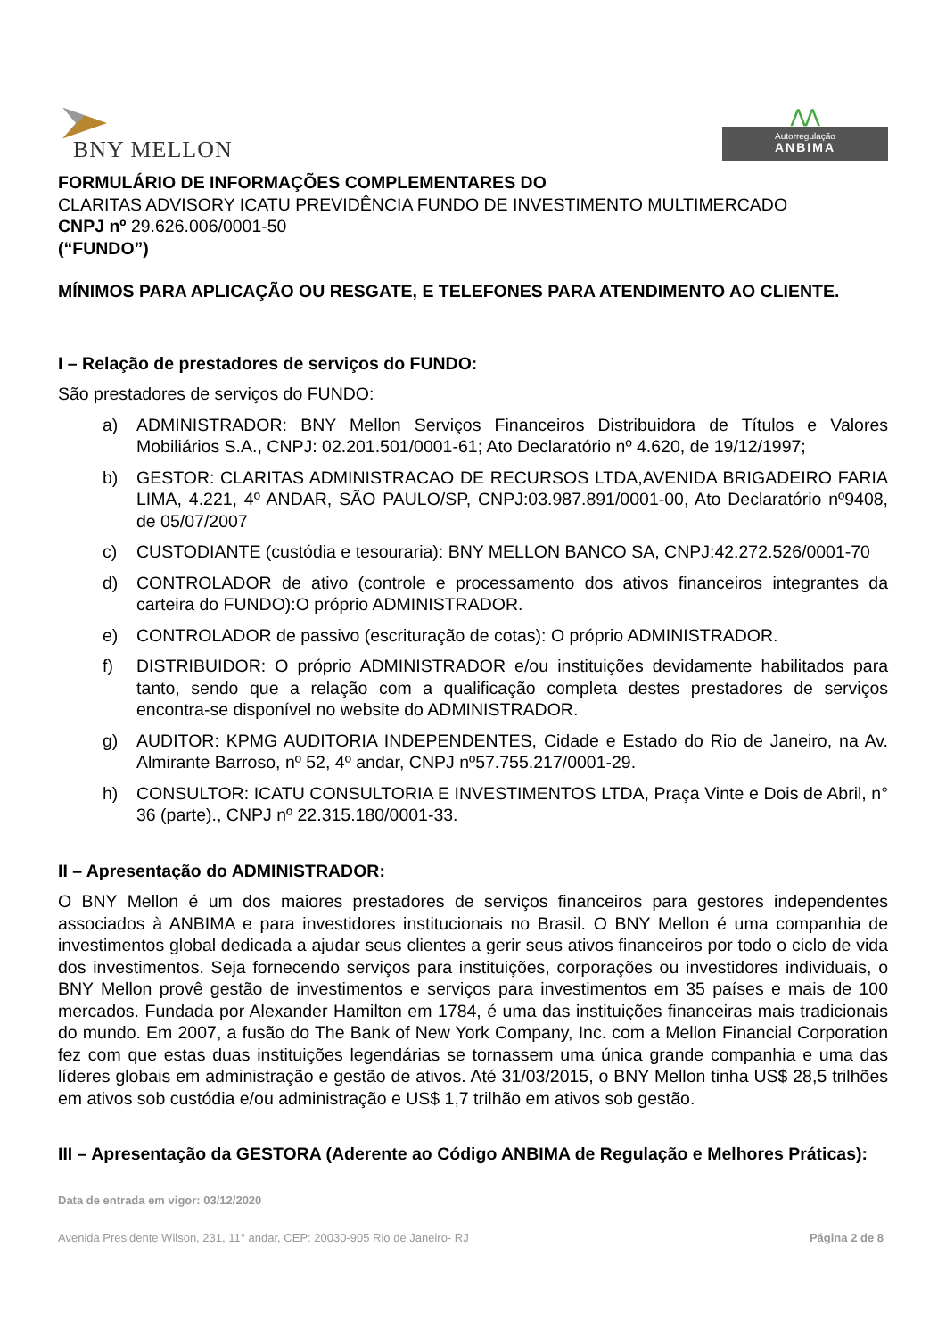BNY MELLON
⋀⋀
Autorregulação
ANBIMA
FORMULÁRIO DE INFORMAÇÕES COMPLEMENTARES DO
CLARITAS ADVISORY ICATU PREVIDÊNCIA FUNDO DE INVESTIMENTO MULTIMERCADO
CNPJ nº 29.626.006/0001-50
(“FUNDO”)
MÍNIMOS PARA APLICAÇÃO OU RESGATE, E TELEFONES PARA ATENDIMENTO AO CLIENTE.
I – Relação de prestadores de serviços do FUNDO:
São prestadores de serviços do FUNDO:
a) ADMINISTRADOR: BNY Mellon Serviços Financeiros Distribuidora de Títulos e Valores Mobiliários S.A., CNPJ: 02.201.501/0001-61; Ato Declaratório nº 4.620, de 19/12/1997;
b) GESTOR: CLARITAS ADMINISTRACAO DE RECURSOS LTDA,AVENIDA BRIGADEIRO FARIA LIMA, 4.221, 4º ANDAR, SÃO PAULO/SP, CNPJ:03.987.891/0001-00, Ato Declaratório nº9408, de 05/07/2007
c) CUSTODIANTE (custódia e tesouraria): BNY MELLON BANCO SA, CNPJ:42.272.526/0001-70
d) CONTROLADOR de ativo (controle e processamento dos ativos financeiros integrantes da carteira do FUNDO):O próprio ADMINISTRADOR.
e) CONTROLADOR de passivo (escrituração de cotas): O próprio ADMINISTRADOR.
f) DISTRIBUIDOR: O próprio ADMINISTRADOR e/ou instituições devidamente habilitados para tanto, sendo que a relação com a qualificação completa destes prestadores de serviços encontra-se disponível no website do ADMINISTRADOR.
g) AUDITOR: KPMG AUDITORIA INDEPENDENTES, Cidade e Estado do Rio de Janeiro, na Av. Almirante Barroso, nº 52, 4º andar, CNPJ nº57.755.217/0001-29.
h) CONSULTOR: ICATU CONSULTORIA E INVESTIMENTOS LTDA, Praça Vinte e Dois de Abril, n° 36 (parte)., CNPJ nº 22.315.180/0001-33.
II – Apresentação do ADMINISTRADOR:
O BNY Mellon é um dos maiores prestadores de serviços financeiros para gestores independentes associados à ANBIMA e para investidores institucionais no Brasil. O BNY Mellon é uma companhia de investimentos global dedicada a ajudar seus clientes a gerir seus ativos financeiros por todo o ciclo de vida dos investimentos. Seja fornecendo serviços para instituições, corporações ou investidores individuais, o BNY Mellon provê gestão de investimentos e serviços para investimentos em 35 países e mais de 100 mercados. Fundada por Alexander Hamilton em 1784, é uma das instituições financeiras mais tradicionais do mundo. Em 2007, a fusão do The Bank of New York Company, Inc. com a Mellon Financial Corporation fez com que estas duas instituições legendárias se tornassem uma única grande companhia e uma das líderes globais em administração e gestão de ativos. Até 31/03/2015, o BNY Mellon tinha US$ 28,5 trilhões em ativos sob custódia e/ou administração e US$ 1,7 trilhão em ativos sob gestão.
III – Apresentação da GESTORA (Aderente ao Código ANBIMA de Regulação e Melhores Práticas):
Data de entrada em vigor: 03/12/2020
Avenida Presidente Wilson, 231, 11° andar, CEP: 20030-905 Rio de Janeiro- RJ Página 2 de 8